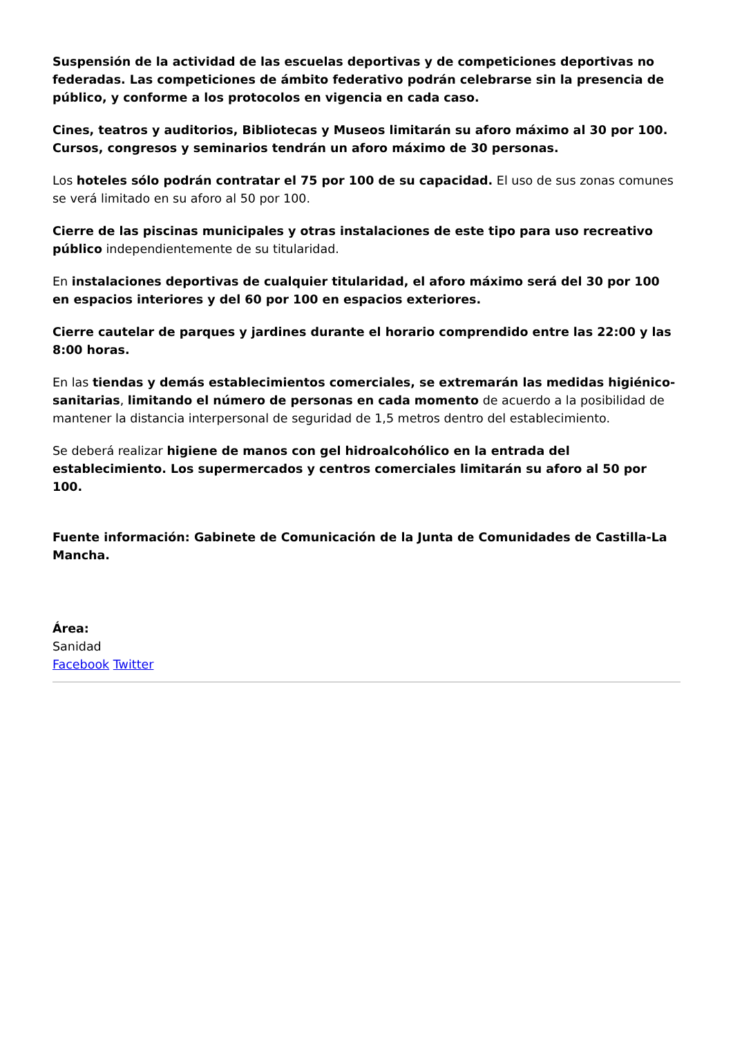Suspensión de la actividad de las escuelas deportivas y de competiciones deportivas no federadas. Las competiciones de ámbito federativo podrán celebrarse sin la presencia de público, y conforme a los protocolos en vigencia en cada caso.
Cines, teatros y auditorios, Bibliotecas y Museos limitarán su aforo máximo al 30 por 100. Cursos, congresos y seminarios tendrán un aforo máximo de 30 personas.
Los hoteles sólo podrán contratar el 75 por 100 de su capacidad. El uso de sus zonas comunes se verá limitado en su aforo al 50 por 100.
Cierre de las piscinas municipales y otras instalaciones de este tipo para uso recreativo público independientemente de su titularidad.
En instalaciones deportivas de cualquier titularidad, el aforo máximo será del 30 por 100 en espacios interiores y del 60 por 100 en espacios exteriores.
Cierre cautelar de parques y jardines durante el horario comprendido entre las 22:00 y las 8:00 horas.
En las tiendas y demás establecimientos comerciales, se extremarán las medidas higiénico-sanitarias, limitando el número de personas en cada momento de acuerdo a la posibilidad de mantener la distancia interpersonal de seguridad de 1,5 metros dentro del establecimiento.
Se deberá realizar higiene de manos con gel hidroalcohólico en la entrada del establecimiento. Los supermercados y centros comerciales limitarán su aforo al 50 por 100.
Fuente información: Gabinete de Comunicación de la Junta de Comunidades de Castilla-La Mancha.
Área:
Sanidad
Facebook Twitter